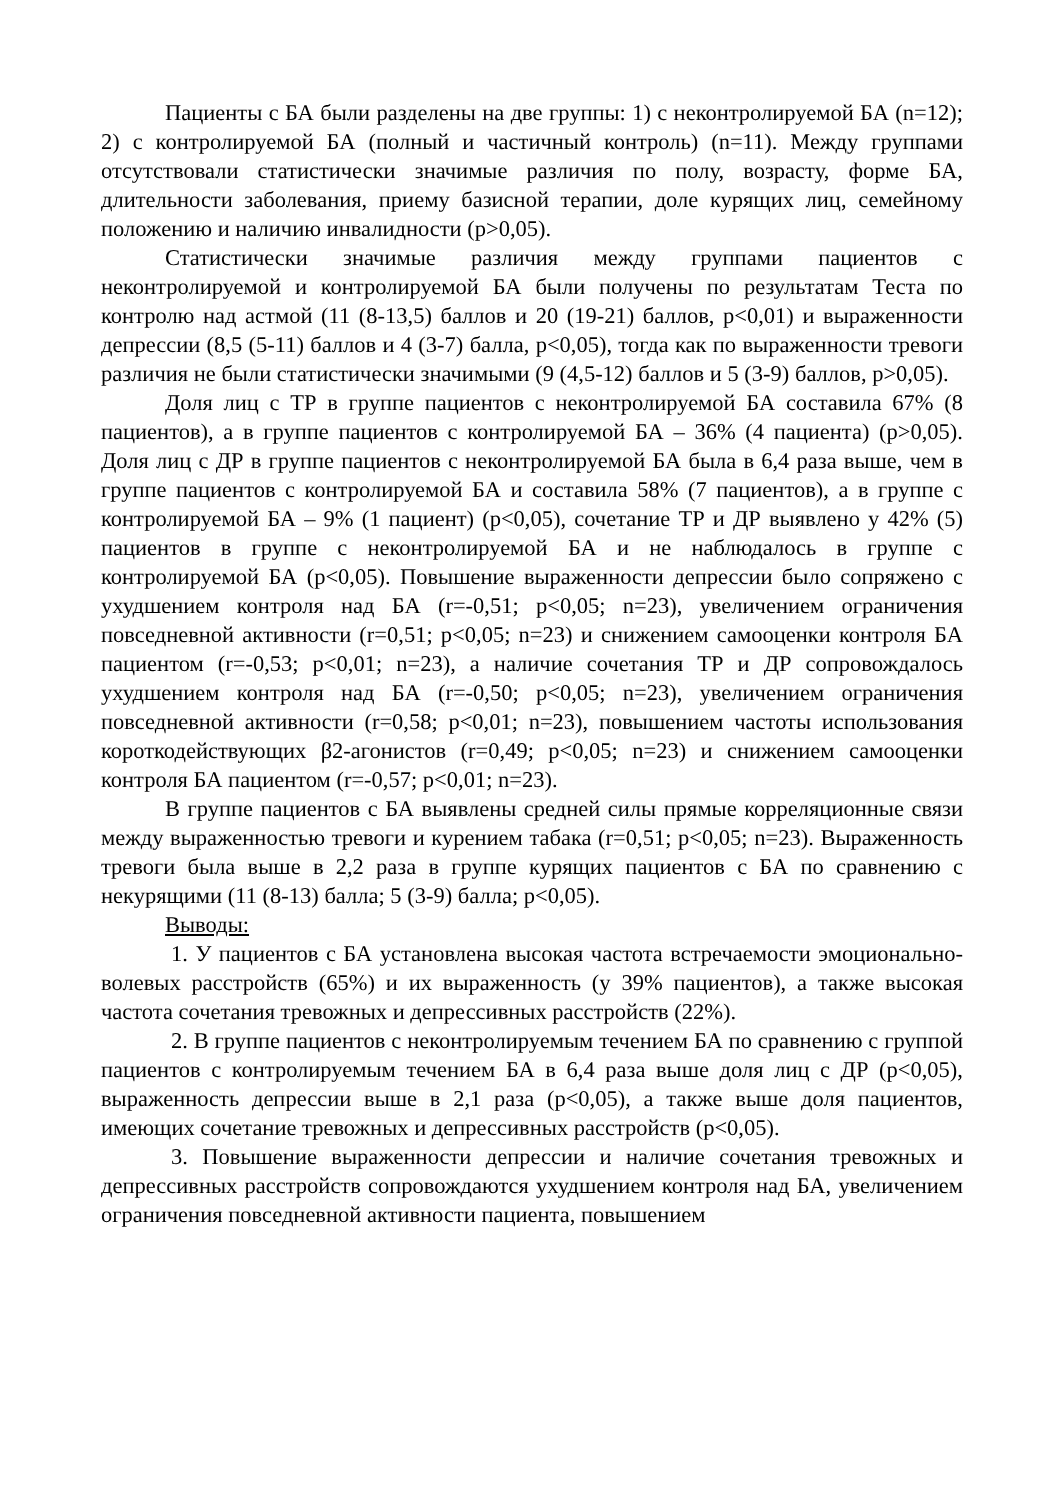Пациенты с БА были разделены на две группы: 1) с неконтролируемой БА (n=12); 2) с контролируемой БА (полный и частичный контроль) (n=11). Между группами отсутствовали статистически значимые различия по полу, возрасту, форме БА, длительности заболевания, приему базисной терапии, доле курящих лиц, семейному положению и наличию инвалидности (p>0,05).
Статистически значимые различия между группами пациентов с неконтролируемой и контролируемой БА были получены по результатам Теста по контролю над астмой (11 (8-13,5) баллов и 20 (19-21) баллов, p<0,01) и выраженности депрессии (8,5 (5-11) баллов и 4 (3-7) балла, p<0,05), тогда как по выраженности тревоги различия не были статистически значимыми (9 (4,5-12) баллов и 5 (3-9) баллов, p>0,05).
Доля лиц с ТР в группе пациентов с неконтролируемой БА составила 67% (8 пациентов), а в группе пациентов с контролируемой БА – 36% (4 пациента) (p>0,05). Доля лиц с ДР в группе пациентов с неконтролируемой БА была в 6,4 раза выше, чем в группе пациентов с контролируемой БА и составила 58% (7 пациентов), а в группе с контролируемой БА – 9% (1 пациент) (p<0,05), сочетание ТР и ДР выявлено у 42% (5) пациентов в группе с неконтролируемой БА и не наблюдалось в группе с контролируемой БА (p<0,05). Повышение выраженности депрессии было сопряжено с ухудшением контроля над БА (r=-0,51; p<0,05; n=23), увеличением ограничения повседневной активности (r=0,51; p<0,05; n=23) и снижением самооценки контроля БА пациентом (r=-0,53; p<0,01; n=23), а наличие сочетания ТР и ДР сопровождалось ухудшением контроля над БА (r=-0,50; p<0,05; n=23), увеличением ограничения повседневной активности (r=0,58; p<0,01; n=23), повышением частоты использования короткодействующих β2-агонистов (r=0,49; p<0,05; n=23) и снижением самооценки контроля БА пациентом (r=-0,57; p<0,01; n=23).
В группе пациентов с БА выявлены средней силы прямые корреляционные связи между выраженностью тревоги и курением табака (r=0,51; p<0,05; n=23). Выраженность тревоги была выше в 2,2 раза в группе курящих пациентов с БА по сравнению с некурящими (11 (8-13) балла; 5 (3-9) балла; p<0,05).
Выводы:
1. У пациентов с БА установлена высокая частота встречаемости эмоционально-волевых расстройств (65%) и их выраженность (у 39% пациентов), а также высокая частота сочетания тревожных и депрессивных расстройств (22%).
2. В группе пациентов с неконтролируемым течением БА по сравнению с группой пациентов с контролируемым течением БА в 6,4 раза выше доля лиц с ДР (p<0,05), выраженность депрессии выше в 2,1 раза (p<0,05), а также выше доля пациентов, имеющих сочетание тревожных и депрессивных расстройств (p<0,05).
3. Повышение выраженности депрессии и наличие сочетания тревожных и депрессивных расстройств сопровождаются ухудшением контроля над БА, увеличением ограничения повседневной активности пациента, повышением